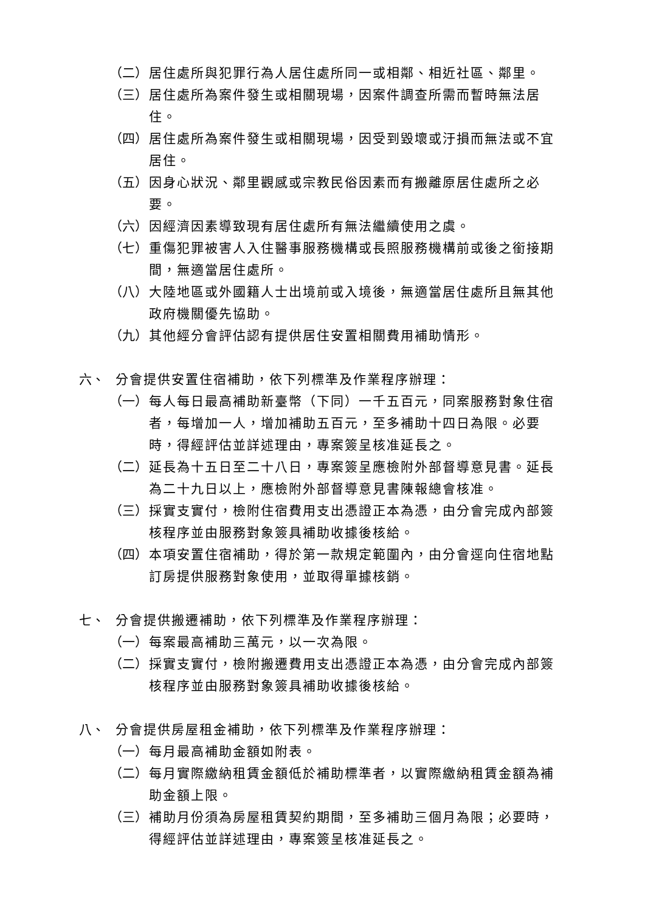（二） 居住處所與犯罪行為人居住處所同一或相鄰、相近社區、鄰里。
（三） 居住處所為案件發生或相關現場，因案件調查所需而暫時無法居住。
（四） 居住處所為案件發生或相關現場，因受到毀壞或汙損而無法或不宜居住。
（五） 因身心狀況、鄰里觀感或宗教民俗因素而有搬離原居住處所之必要。
（六） 因經濟因素導致現有居住處所有無法繼續使用之虞。
（七） 重傷犯罪被害人入住醫事服務機構或長照服務機構前或後之銜接期間，無適當居住處所。
（八） 大陸地區或外國籍人士出境前或入境後，無適當居住處所且無其他政府機關優先協助。
（九） 其他經分會評估認有提供居住安置相關費用補助情形。
六、 分會提供安置住宿補助，依下列標準及作業程序辦理：
（一） 每人每日最高補助新臺幣（下同）一千五百元，同案服務對象住宿者，每增加一人，增加補助五百元，至多補助十四日為限。必要時，得經評估並詳述理由，專案簽呈核准延長之。
（二） 延長為十五日至二十八日，專案簽呈應檢附外部督導意見書。延長為二十九日以上，應檢附外部督導意見書陳報總會核准。
（三） 採實支實付，檢附住宿費用支出憑證正本為憑，由分會完成內部簽核程序並由服務對象簽具補助收據後核給。
（四） 本項安置住宿補助，得於第一款規定範圍內，由分會逕向住宿地點訂房提供服務對象使用，並取得單據核銷。
七、 分會提供搬遷補助，依下列標準及作業程序辦理：
（一） 每案最高補助三萬元，以一次為限。
（二） 採實支實付，檢附搬遷費用支出憑證正本為憑，由分會完成內部簽核程序並由服務對象簽具補助收據後核給。
八、 分會提供房屋租金補助，依下列標準及作業程序辦理：
（一） 每月最高補助金額如附表。
（二） 每月實際繳納租賃金額低於補助標準者，以實際繳納租賃金額為補助金額上限。
（三） 補助月份須為房屋租賃契約期間，至多補助三個月為限；必要時，得經評估並詳述理由，專案簽呈核准延長之。